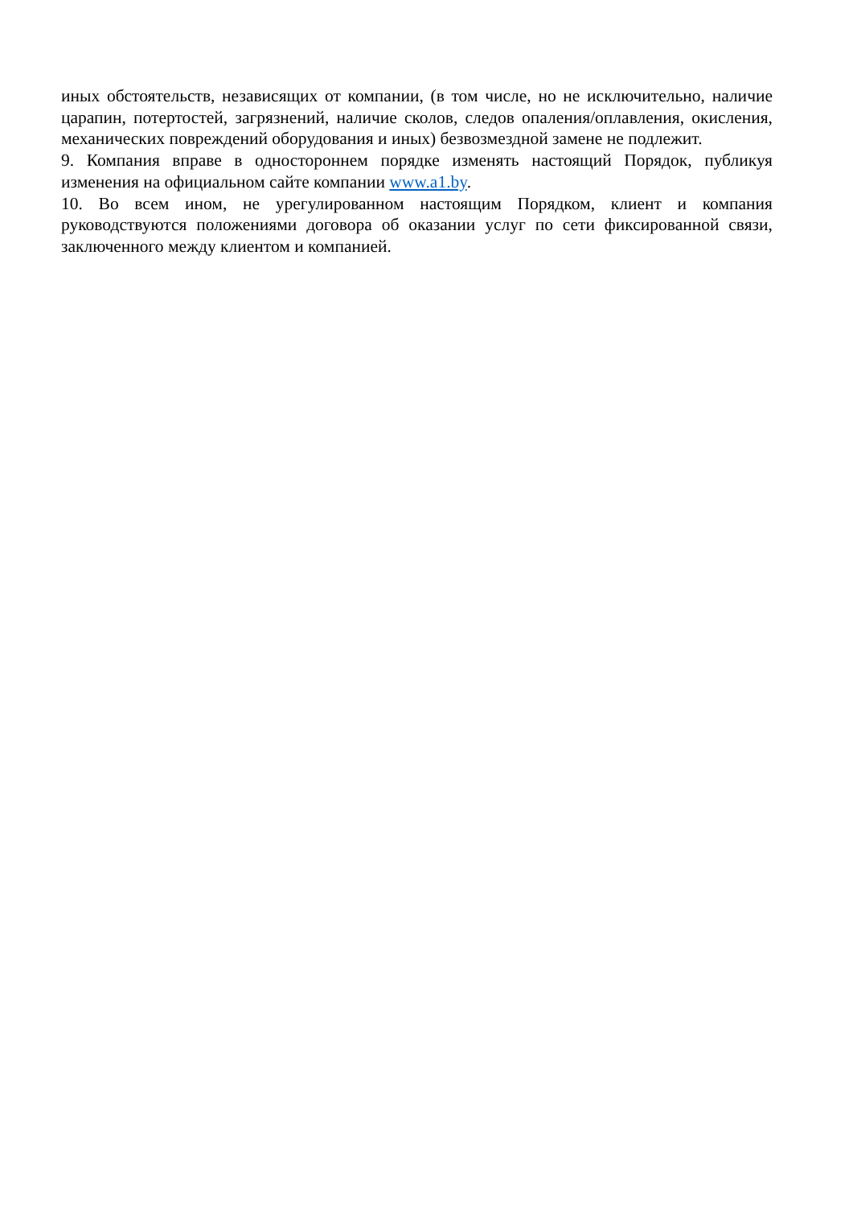иных обстоятельств, независящих от компании, (в том числе, но не исключительно, наличие царапин, потертостей, загрязнений, наличие сколов, следов опаления/оплавления, окисления, механических повреждений оборудования и иных) безвозмездной замене не подлежит.
9. Компания вправе в одностороннем порядке изменять настоящий Порядок, публикуя изменения на официальном сайте компании www.a1.by.
10. Во всем ином, не урегулированном настоящим Порядком, клиент и компания руководствуются положениями договора об оказании услуг по сети фиксированной связи, заключенного между клиентом и компанией.